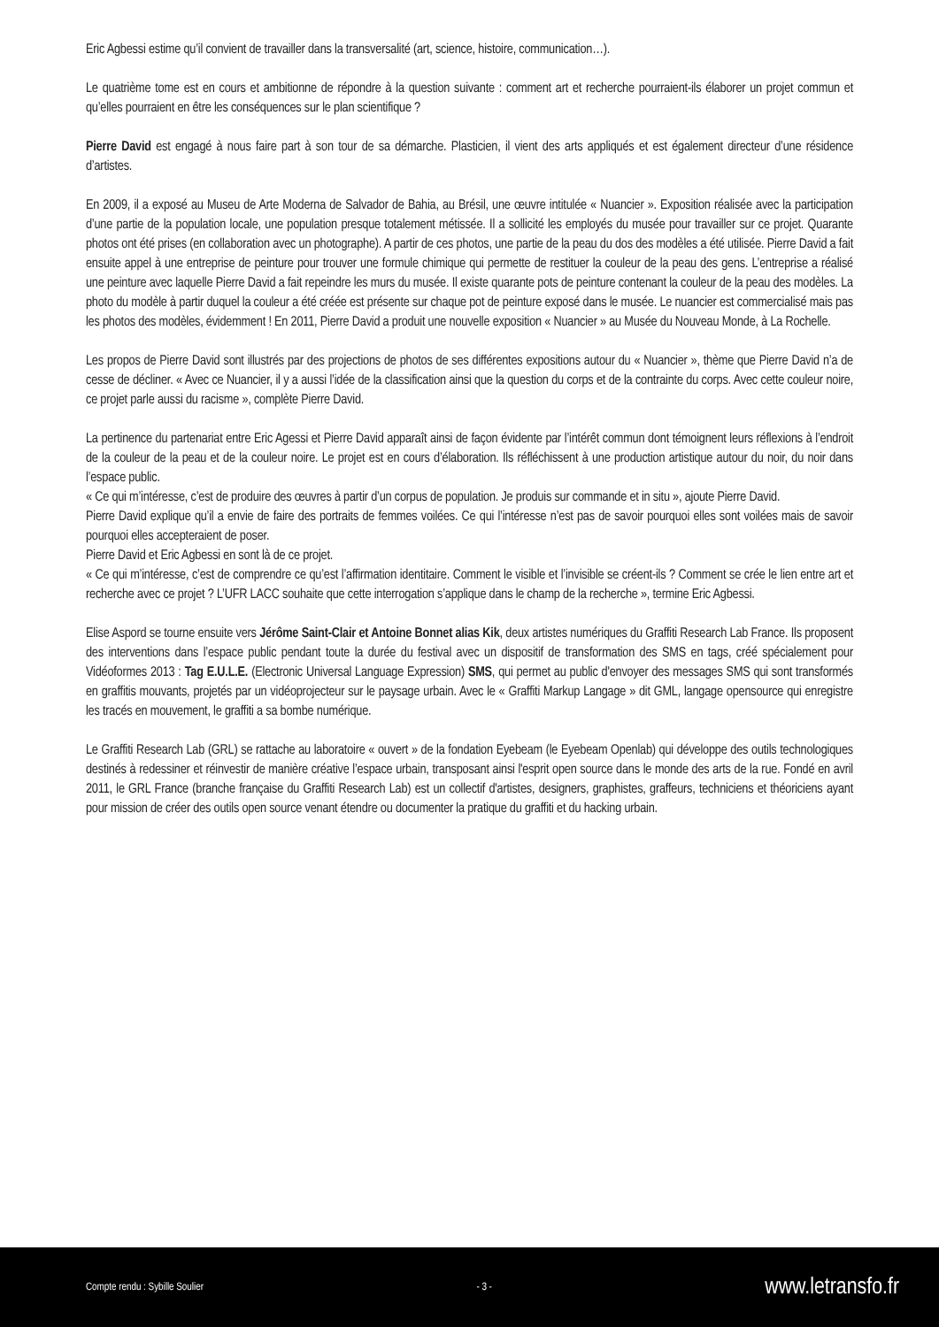Eric Agbessi estime qu’il convient de travailler dans la transversalité (art, science, histoire, communication…).
Le quatrième tome est en cours et ambitionne de répondre à la question suivante : comment art et recherche pourraient-ils élaborer un projet commun et qu’elles pourraient en être les conséquences sur le plan scientifique ?
Pierre David est engagé à nous faire part à son tour de sa démarche. Plasticien, il vient des arts appliqués et est également directeur d’une résidence d’artistes.
En 2009, il a exposé au Museu de Arte Moderna de Salvador de Bahia, au Brésil, une œuvre intitulée « Nuancier ». Exposition réalisée avec la participation d’une partie de la population locale, une population presque totalement métissée. Il a sollicité les employés du musée pour travailler sur ce projet. Quarante photos ont été prises (en collaboration avec un photographe). A partir de ces photos, une partie de la peau du dos des modèles a été utilisée. Pierre David a fait ensuite appel à une entreprise de peinture pour trouver une formule chimique qui permette de restituer la couleur de la peau des gens. L’entreprise a réalisé une peinture avec laquelle Pierre David a fait repeindre les murs du musée. Il existe quarante pots de peinture contenant la couleur de la peau des modèles. La photo du modèle à partir duquel la couleur a été créée est présente sur chaque pot de peinture exposé dans le musée. Le nuancier est commercialisé mais pas les photos des modèles, évidemment ! En 2011, Pierre David a produit une nouvelle exposition « Nuancier » au Musée du Nouveau Monde, à La Rochelle.
Les propos de Pierre David sont illustrés par des projections de photos de ses différentes expositions autour du « Nuancier », thème que Pierre David n’a de cesse de décliner. « Avec ce Nuancier, il y a aussi l’idée de la classification ainsi que la question du corps et de la contrainte du corps. Avec cette couleur noire, ce projet parle aussi du racisme », complète Pierre David.
La pertinence du partenariat entre Eric Agessi et Pierre David apparaît ainsi de façon évidente par l’intérêt commun dont témoignent leurs réflexions à l’endroit de la couleur de la peau et de la couleur noire. Le projet est en cours d’élaboration. Ils réfléchissent à une production artistique autour du noir, du noir dans l’espace public.
« Ce qui m’intéresse, c’est de produire des œuvres à partir d’un corpus de population. Je produis sur commande et in situ », ajoute Pierre David.
Pierre David explique qu’il a envie de faire des portraits de femmes voilées. Ce qui l’intéresse n’est pas de savoir pourquoi elles sont voilées mais de savoir pourquoi elles accepteraient de poser.
Pierre David et Eric Agbessi en sont là de ce projet.
« Ce qui m’intéresse, c’est de comprendre ce qu’est l’affirmation identitaire. Comment le visible et l’invisible se créent-ils ? Comment se crée le lien entre art et recherche avec ce projet ? L’UFR LACC souhaite que cette interrogation s’applique dans le champ de la recherche », termine Eric Agbessi.
Elise Aspord se tourne ensuite vers Jérôme Saint-Clair et Antoine Bonnet alias Kik, deux artistes numériques du Graffiti Research Lab France. Ils proposent des interventions dans l’espace public pendant toute la durée du festival avec un dispositif de transformation des SMS en tags, créé spécialement pour Vidéoformes 2013 : Tag E.U.L.E. (Electronic Universal Language Expression) SMS, qui permet au public d'envoyer des messages SMS qui sont transformés en graffitis mouvants, projetés par un vidéoprojecteur sur le paysage urbain. Avec le « Graffiti Markup Langage » dit GML, langage opensource qui enregistre les tracés en mouvement, le graffiti a sa bombe numérique.
Le Graffiti Research Lab (GRL) se rattache au laboratoire « ouvert » de la fondation Eyebeam (le Eyebeam Openlab) qui développe des outils technologiques destinés à redessiner et réinvestir de manière créative l’espace urbain, transposant ainsi l'esprit open source dans le monde des arts de la rue. Fondé en avril 2011, le GRL France (branche française du Graffiti Research Lab) est un collectif d'artistes, designers, graphistes, graffeurs, techniciens et théoriciens ayant pour mission de créer des outils open source venant étendre ou documenter la pratique du graffiti et du hacking urbain.
Compte rendu : Sybille Soulier - 3 - www.letransfo.fr